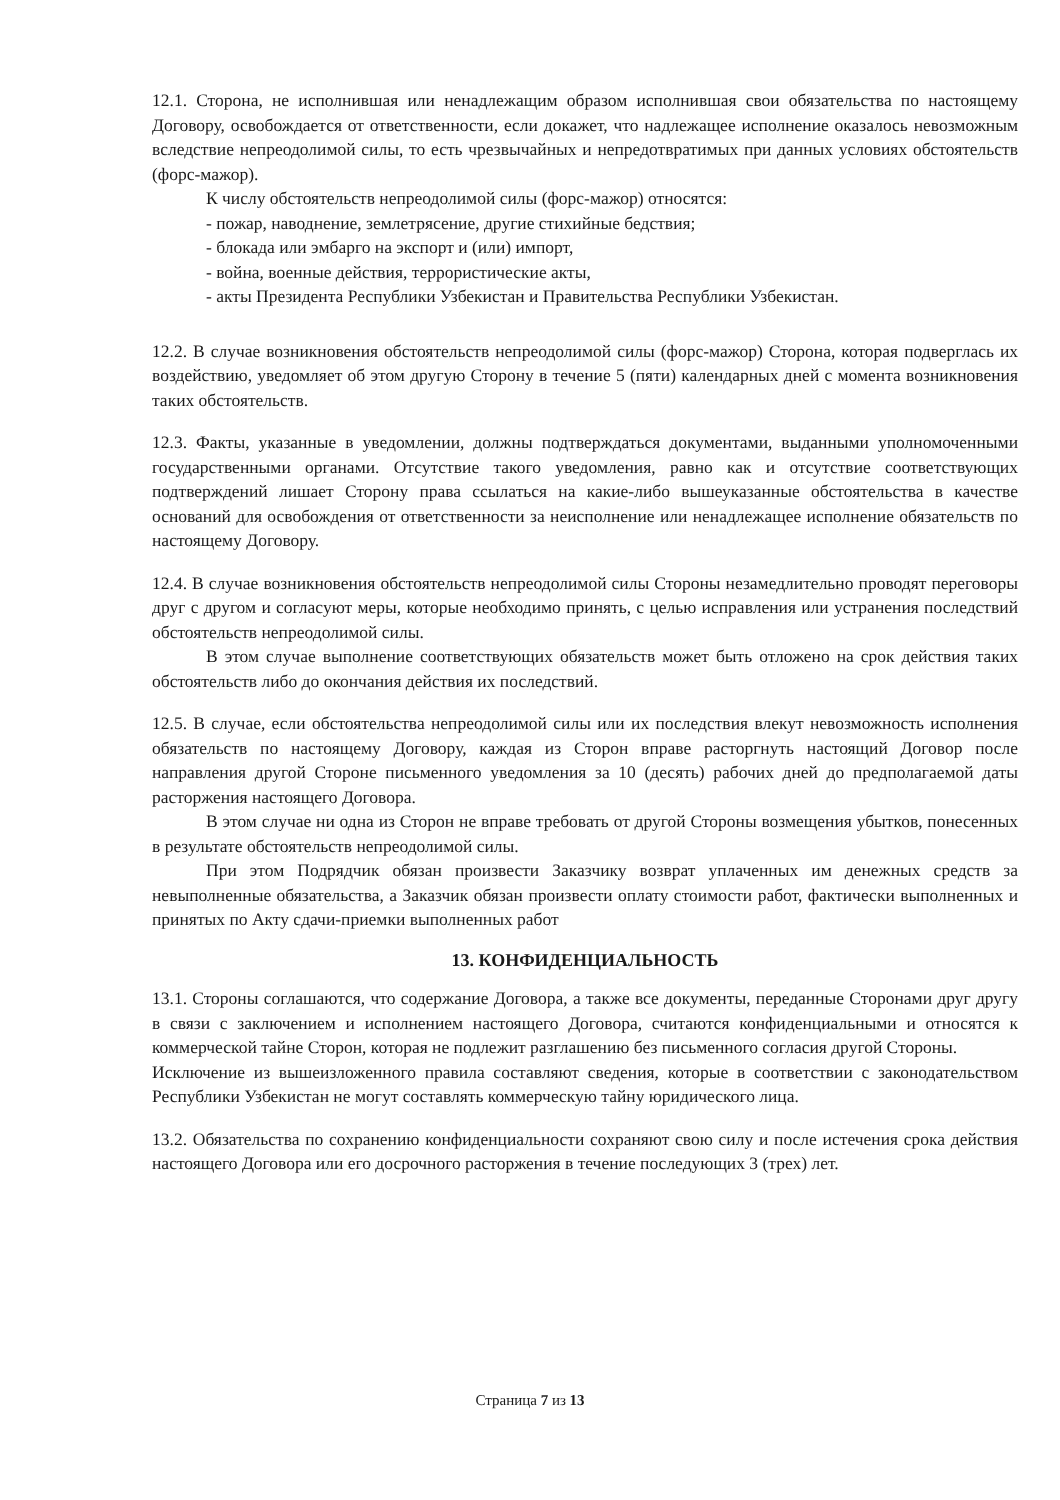12.1. Сторона, не исполнившая или ненадлежащим образом исполнившая свои обязательства по настоящему Договору, освобождается от ответственности, если докажет, что надлежащее исполнение оказалось невозможным вследствие непреодолимой силы, то есть чрезвычайных и непредотвратимых при данных условиях обстоятельств (форс-мажор).
К числу обстоятельств непреодолимой силы (форс-мажор) относятся:
- пожар, наводнение, землетрясение, другие стихийные бедствия;
- блокада или эмбарго на экспорт и (или) импорт,
- война, военные действия, террористические акты,
- акты Президента Республики Узбекистан и Правительства Республики Узбекистан.
12.2. В случае возникновения обстоятельств непреодолимой силы (форс-мажор) Сторона, которая подверглась их воздействию, уведомляет об этом другую Сторону в течение 5 (пяти) календарных дней с момента возникновения таких обстоятельств.
12.3. Факты, указанные в уведомлении, должны подтверждаться документами, выданными уполномоченными государственными органами. Отсутствие такого уведомления, равно как и отсутствие соответствующих подтверждений лишает Сторону права ссылаться на какие-либо вышеуказанные обстоятельства в качестве оснований для освобождения от ответственности за неисполнение или ненадлежащее исполнение обязательств по настоящему Договору.
12.4. В случае возникновения обстоятельств непреодолимой силы Стороны незамедлительно проводят переговоры друг с другом и согласуют меры, которые необходимо принять, с целью исправления или устранения последствий обстоятельств непреодолимой силы.
В этом случае выполнение соответствующих обязательств может быть отложено на срок действия таких обстоятельств либо до окончания действия их последствий.
12.5. В случае, если обстоятельства непреодолимой силы или их последствия влекут невозможность исполнения обязательств по настоящему Договору, каждая из Сторон вправе расторгнуть настоящий Договор после направления другой Стороне письменного уведомления за 10 (десять) рабочих дней до предполагаемой даты расторжения настоящего Договора.
В этом случае ни одна из Сторон не вправе требовать от другой Стороны возмещения убытков, понесенных в результате обстоятельств непреодолимой силы.
При этом Подрядчик обязан произвести Заказчику возврат уплаченных им денежных средств за невыполненные обязательства, а Заказчик обязан произвести оплату стоимости работ, фактически выполненных и принятых по Акту сдачи-приемки выполненных работ
13. КОНФИДЕНЦИАЛЬНОСТЬ
13.1. Стороны соглашаются, что содержание Договора, а также все документы, переданные Сторонами друг другу в связи с заключением и исполнением настоящего Договора, считаются конфиденциальными и относятся к коммерческой тайне Сторон, которая не подлежит разглашению без письменного согласия другой Стороны.
Исключение из вышеизложенного правила составляют сведения, которые в соответствии с законодательством Республики Узбекистан не могут составлять коммерческую тайну юридического лица.
13.2. Обязательства по сохранению конфиденциальности сохраняют свою силу и после истечения срока действия настоящего Договора или его досрочного расторжения в течение последующих 3 (трех) лет.
Страница 7 из 13